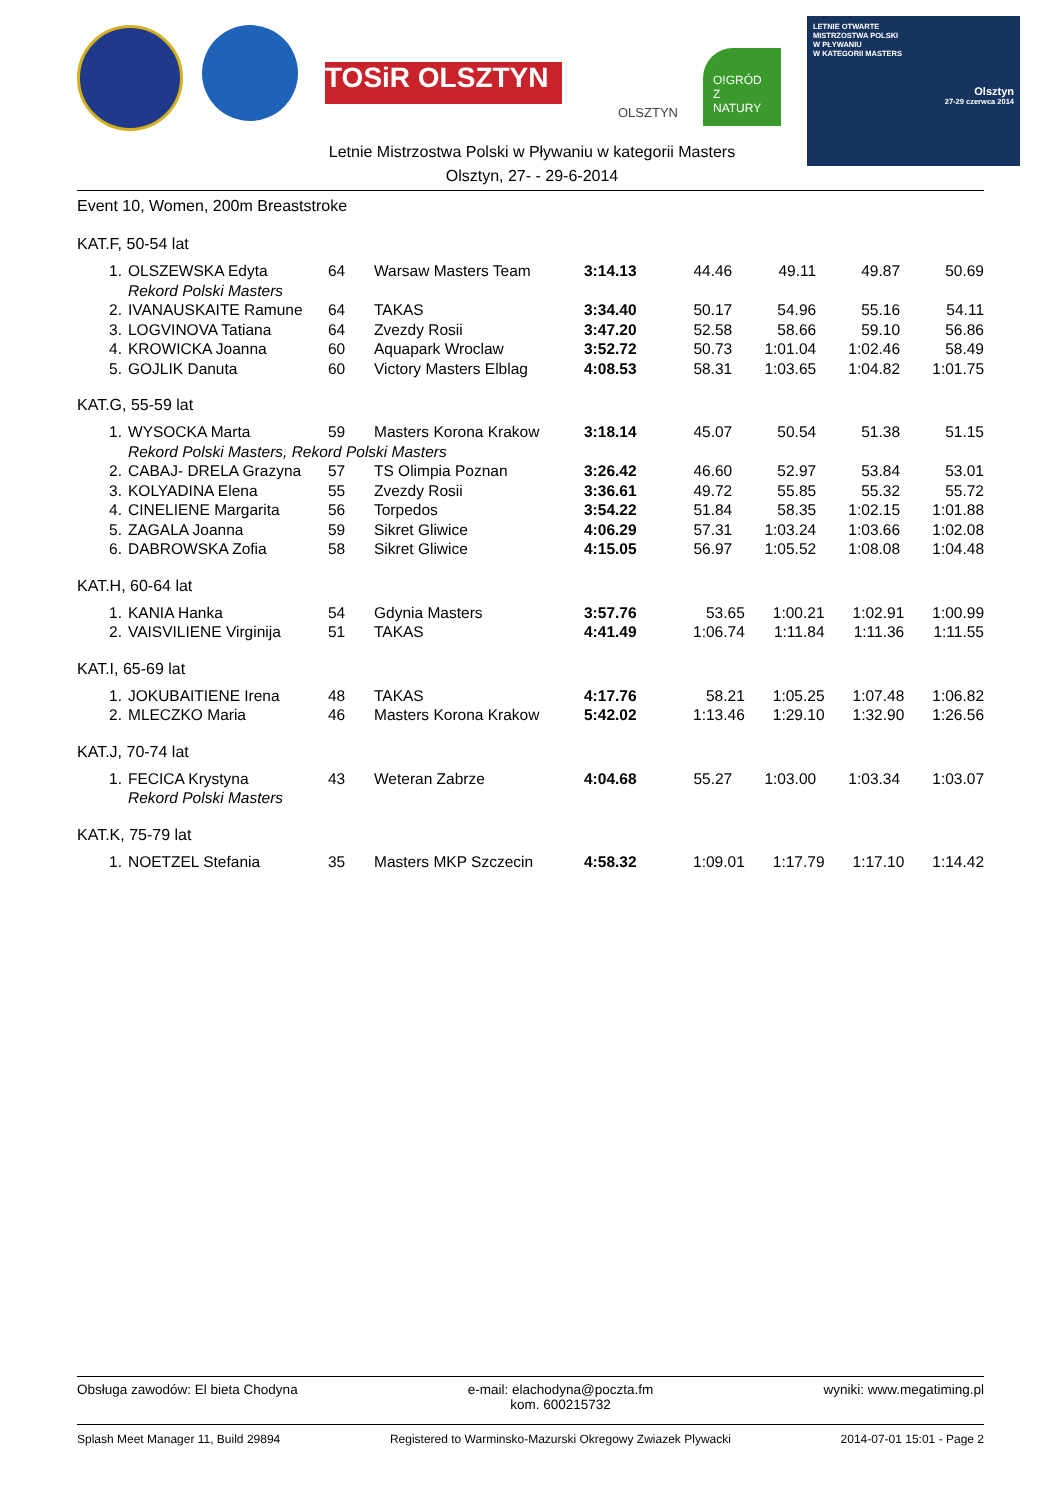TOSiR OLSZTYN
OLSZTYN
O!GRÓD Z NATURY
LETNIE OTWARTE
MISTRZOSTWA POLSKI
W PŁYWANIU
W KATEGORII MASTERS
Olsztyn
27-29 czerwca 2014
Letnie Mistrzostwa Polski w Pływaniu w kategorii Masters
Olsztyn, 27- - 29-6-2014
Event 10, Women, 200m Breaststroke
KAT.F, 50-54 lat
| 1. | OLSZEWSKA Edyta | 64 | Warsaw Masters Team | 3:14.13 | 44.46 | 49.11 | 49.87 | 50.69 |
| | Rekord Polski Masters | | | | | | | |
| 2. | IVANAUSKAITE Ramune | 64 | TAKAS | 3:34.40 | 50.17 | 54.96 | 55.16 | 54.11 |
| 3. | LOGVINOVA Tatiana | 64 | Zvezdy Rosii | 3:47.20 | 52.58 | 58.66 | 59.10 | 56.86 |
| 4. | KROWICKA Joanna | 60 | Aquapark Wroclaw | 3:52.72 | 50.73 | 1:01.04 | 1:02.46 | 58.49 |
| 5. | GOJLIK Danuta | 60 | Victory Masters Elblag | 4:08.53 | 58.31 | 1:03.65 | 1:04.82 | 1:01.75 |
KAT.G, 55-59 lat
| 1. | WYSOCKA Marta | 59 | Masters Korona Krakow | 3:18.14 | 45.07 | 50.54 | 51.38 | 51.15 |
| | Rekord Polski Masters, Rekord Polski Masters | | | | | | | |
| 2. | CABAJ- DRELA Grazyna | 57 | TS Olimpia Poznan | 3:26.42 | 46.60 | 52.97 | 53.84 | 53.01 |
| 3. | KOLYADINA Elena | 55 | Zvezdy Rosii | 3:36.61 | 49.72 | 55.85 | 55.32 | 55.72 |
| 4. | CINELIENE Margarita | 56 | Torpedos | 3:54.22 | 51.84 | 58.35 | 1:02.15 | 1:01.88 |
| 5. | ZAGALA Joanna | 59 | Sikret Gliwice | 4:06.29 | 57.31 | 1:03.24 | 1:03.66 | 1:02.08 |
| 6. | DABROWSKA Zofia | 58 | Sikret Gliwice | 4:15.05 | 56.97 | 1:05.52 | 1:08.08 | 1:04.48 |
KAT.H, 60-64 lat
| 1. | KANIA Hanka | 54 | Gdynia Masters | 3:57.76 | 53.65 | 1:00.21 | 1:02.91 | 1:00.99 |
| 2. | VAISVILIENE Virginija | 51 | TAKAS | 4:41.49 | 1:06.74 | 1:11.84 | 1:11.36 | 1:11.55 |
KAT.I, 65-69 lat
| 1. | JOKUBAITIENE Irena | 48 | TAKAS | 4:17.76 | 58.21 | 1:05.25 | 1:07.48 | 1:06.82 |
| 2. | MLECZKO Maria | 46 | Masters Korona Krakow | 5:42.02 | 1:13.46 | 1:29.10 | 1:32.90 | 1:26.56 |
KAT.J, 70-74 lat
| 1. | FECICA Krystyna | 43 | Weteran Zabrze | 4:04.68 | 55.27 | 1:03.00 | 1:03.34 | 1:03.07 |
| | Rekord Polski Masters | | | | | | | |
KAT.K, 75-79 lat
| 1. | NOETZEL Stefania | 35 | Masters MKP Szczecin | 4:58.32 | 1:09.01 | 1:17.79 | 1:17.10 | 1:14.42 |
Obsługa zawodów: El bieta Chodyna e-mail: elachodyna@poczta.fm
kom. 600215732 wyniki: www.megatiming.pl
Splash Meet Manager 11, Build 29894 Registered to Warminsko-Mazurski Okregowy Zwiazek Plywacki 2014-07-01 15:01 - Page 2